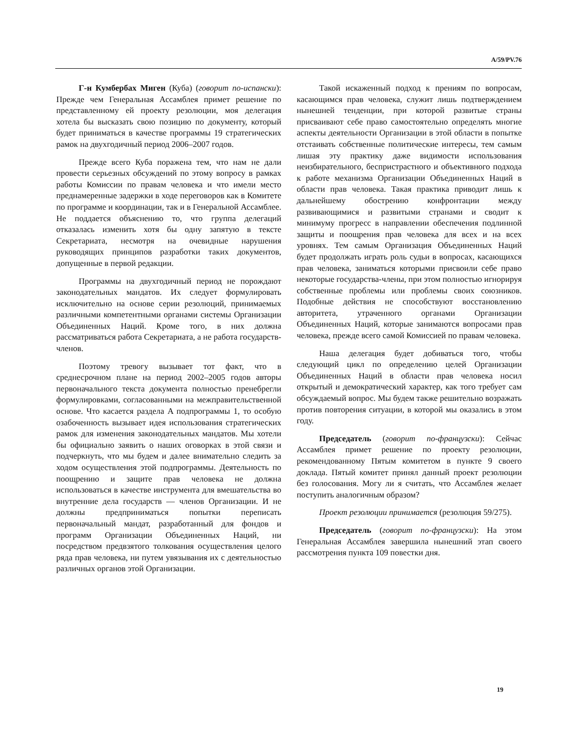A/59/PV.76
Г-н Кумбербах Миген (Куба) (говорит по-испански): Прежде чем Генеральная Ассамблея примет решение по представленному ей проекту резолюции, моя делегация хотела бы высказать свою позицию по документу, который будет приниматься в качестве программы 19 стратегических рамок на двухгодичный период 2006–2007 годов.
Прежде всего Куба поражена тем, что нам не дали провести серьезных обсуждений по этому вопросу в рамках работы Комиссии по правам человека и что имели место преднамеренные задержки в ходе переговоров как в Комитете по программе и координации, так и в Генеральной Ассамблее. Не поддается объяснению то, что группа делегаций отказалась изменить хотя бы одну запятую в тексте Секретариата, несмотря на очевидные нарушения руководящих принципов разработки таких документов, допущенные в первой редакции.
Программы на двухгодичный период не порождают законодательных мандатов. Их следует формулировать исключительно на основе серии резолюций, принимаемых различными компетентными органами системы Организации Объединенных Наций. Кроме того, в них должна рассматриваться работа Секретариата, а не работа государств-членов.
Поэтому тревогу вызывает тот факт, что в среднесрочном плане на период 2002–2005 годов авторы первоначального текста документа полностью пренебрегли формулировками, согласованными на межправительственной основе. Что касается раздела A подпрограммы 1, то особую озабоченность вызывает идея использования стратегических рамок для изменения законодательных мандатов. Мы хотели бы официально заявить о наших оговорках в этой связи и подчеркнуть, что мы будем и далее внимательно следить за ходом осуществления этой подпрограммы. Деятельность по поощрению и защите прав человека не должна использоваться в качестве инструмента для вмешательства во внутренние дела государств — членов Организации. И не должны предприниматься попытки переписать первоначальный мандат, разработанный для фондов и программ Организации Объединенных Наций, ни посредством предвзятого толкования осуществления целого ряда прав человека, ни путем увязывания их с деятельностью различных органов этой Организации.
Такой искаженный подход к прениям по вопросам, касающимся прав человека, служит лишь подтверждением нынешней тенденции, при которой развитые страны присваивают себе право самостоятельно определять многие аспекты деятельности Организации в этой области в попытке отстаивать собственные политические интересы, тем самым лишая эту практику даже видимости использования неизбирательного, беспристрастного и объективного подхода к работе механизма Организации Объединенных Наций в области прав человека. Такая практика приводит лишь к дальнейшему обострению конфронтации между развивающимися и развитыми странами и сводит к минимуму прогресс в направлении обеспечения подлинной защиты и поощрения прав человека для всех и на всех уровнях. Тем самым Организация Объединенных Наций будет продолжать играть роль судьи в вопросах, касающихся прав человека, заниматься которыми присвоили себе право некоторые государства-члены, при этом полностью игнорируя собственные проблемы или проблемы своих союзников. Подобные действия не способствуют восстановлению авторитета, утраченного органами Организации Объединенных Наций, которые занимаются вопросами прав человека, прежде всего самой Комиссией по правам человека.
Наша делегация будет добиваться того, чтобы следующий цикл по определению целей Организации Объединенных Наций в области прав человека носил открытый и демократический характер, как того требует сам обсуждаемый вопрос. Мы будем также решительно возражать против повторения ситуации, в которой мы оказались в этом году.
Председатель (говорит по-французски): Сейчас Ассамблея примет решение по проекту резолюции, рекомендованному Пятым комитетом в пункте 9 своего доклада. Пятый комитет принял данный проект резолюции без голосования. Могу ли я считать, что Ассамблея желает поступить аналогичным образом?
Проект резолюции принимается (резолюция 59/275).
Председатель (говорит по-французски): На этом Генеральная Ассамблея завершила нынешний этап своего рассмотрения пункта 109 повестки дня.
19